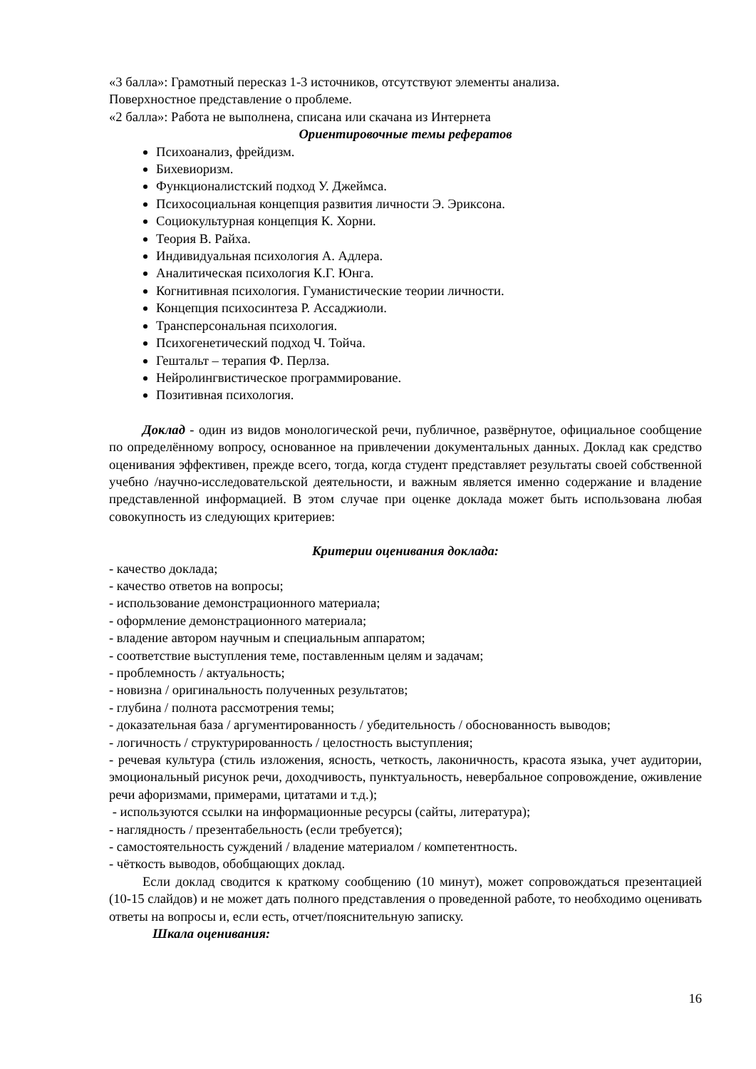«3 балла»: Грамотный пересказ 1-3 источников, отсутствуют элементы анализа.
Поверхностное представление о проблеме.
«2 балла»: Работа не выполнена, списана или скачана из Интернета
Ориентировочные темы рефератов
Психоанализ, фрейдизм.
Бихевиоризм.
Функционалистский подход У. Джеймса.
Психосоциальная концепция развития личности Э. Эриксона.
Социокультурная концепция К. Хорни.
Теория В. Райха.
Индивидуальная психология А. Адлера.
Аналитическая психология К.Г. Юнга.
Когнитивная психология. Гуманистические теории личности.
Концепция психосинтеза Р. Ассаджиоли.
Трансперсональная психология.
Психогенетический подход Ч. Тойча.
Гештальт – терапия Ф. Перлза.
Нейролингвистическое программирование.
Позитивная психология.
Доклад - один из видов монологической речи, публичное, развёрнутое, официальное сообщение по определённому вопросу, основанное на привлечении документальных данных. Доклад как средство оценивания эффективен, прежде всего, тогда, когда студент представляет результаты своей собственной учебно /научно-исследовательской деятельности, и важным является именно содержание и владение представленной информацией. В этом случае при оценке доклада может быть использована любая совокупность из следующих критериев:
Критерии оценивания доклада:
- качество доклада;
- качество ответов на вопросы;
- использование демонстрационного материала;
- оформление демонстрационного материала;
- владение автором научным и специальным аппаратом;
- соответствие выступления теме, поставленным целям и задачам;
- проблемность / актуальность;
- новизна / оригинальность полученных результатов;
- глубина / полнота рассмотрения темы;
- доказательная база / аргументированность / убедительность / обоснованность выводов;
- логичность / структурированность / целостность выступления;
- речевая культура (стиль изложения, ясность, четкость, лаконичность, красота языка, учет аудитории, эмоциональный рисунок речи, доходчивость, пунктуальность, невербальное сопровождение, оживление речи афоризмами, примерами, цитатами и т.д.);
- используются ссылки на информационные ресурсы (сайты, литература);
- наглядность / презентабельность (если требуется);
- самостоятельность суждений / владение материалом / компетентность.
- чёткость выводов, обобщающих доклад.
Если доклад сводится к краткому сообщению (10 минут), может сопровождаться презентацией (10-15 слайдов) и не может дать полного представления о проведенной работе, то необходимо оценивать ответы на вопросы и, если есть, отчет/пояснительную записку.
Шкала оценивания:
16